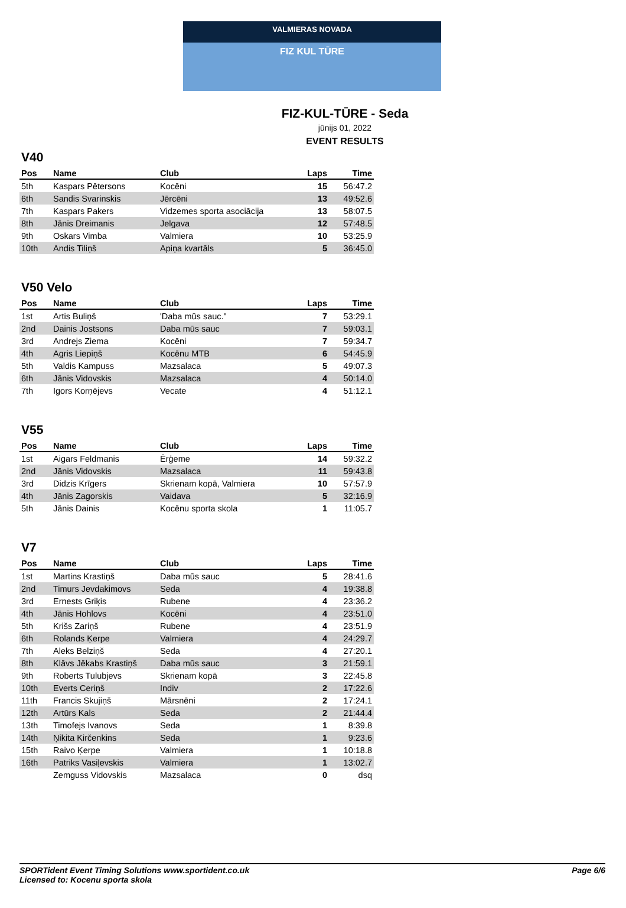VALMIERAS NOVADA
FIZ KUL TŪRE
FIZ-KUL-TŪRE - Seda
jūnijs 01, 2022
EVENT RESULTS
V40
| Pos | Name | Club | Laps | Time |
| --- | --- | --- | --- | --- |
| 5th | Kaspars Pētersons | Kocēni | 15 | 56:47.2 |
| 6th | Sandis Svarinskis | Jērcēni | 13 | 49:52.6 |
| 7th | Kaspars Pakers | Vidzemes sporta asociācija | 13 | 58:07.5 |
| 8th | Jānis Dreimanis | Jelgava | 12 | 57:48.5 |
| 9th | Oskars Vimba | Valmiera | 10 | 53:25.9 |
| 10th | Andis Tiliņš | Apiņa kvartāls | 5 | 36:45.0 |
V50 Velo
| Pos | Name | Club | Laps | Time |
| --- | --- | --- | --- | --- |
| 1st | Artis Buliņš | 'Daba mūs sauc." | 7 | 53:29.1 |
| 2nd | Dainis Jostsons | Daba mūs sauc | 7 | 59:03.1 |
| 3rd | Andrejs Ziema | Kocēni | 7 | 59:34.7 |
| 4th | Agris Liepiņš | Kocēnu MTB | 6 | 54:45.9 |
| 5th | Valdis Kampuss | Mazsalaca | 5 | 49:07.3 |
| 6th | Jānis Vidovskis | Mazsalaca | 4 | 50:14.0 |
| 7th | Igors Korņējevs | Vecate | 4 | 51:12.1 |
V55
| Pos | Name | Club | Laps | Time |
| --- | --- | --- | --- | --- |
| 1st | Aigars Feldmanis | Ērģeme | 14 | 59:32.2 |
| 2nd | Jānis Vidovskis | Mazsalaca | 11 | 59:43.8 |
| 3rd | Didzis Krīgers | Skrienam kopā, Valmiera | 10 | 57:57.9 |
| 4th | Jānis Zagorskis | Vaidava | 5 | 32:16.9 |
| 5th | Jānis Dainis | Kocēnu sporta skola | 1 | 11:05.7 |
V7
| Pos | Name | Club | Laps | Time |
| --- | --- | --- | --- | --- |
| 1st | Martins Krastiņš | Daba mūs sauc | 5 | 28:41.6 |
| 2nd | Timurs Jevdakimovs | Seda | 4 | 19:38.8 |
| 3rd | Ernests Griķis | Rubene | 4 | 23:36.2 |
| 4th | Jānis Hohlovs | Kocēni | 4 | 23:51.0 |
| 5th | Krišs Zariņš | Rubene | 4 | 23:51.9 |
| 6th | Rolands Ķerpe | Valmiera | 4 | 24:29.7 |
| 7th | Aleks Belziņš | Seda | 4 | 27:20.1 |
| 8th | Klāvs Jēkabs Krastiņš | Daba mūs sauc | 3 | 21:59.1 |
| 9th | Roberts Tulubjevs | Skrienam kopā | 3 | 22:45.8 |
| 10th | Everts Ceriņš | Indiv | 2 | 17:22.6 |
| 11th | Francis Skujiņš | Mārsnēni | 2 | 17:24.1 |
| 12th | Artūrs Kals | Seda | 2 | 21:44.4 |
| 13th | Timofejs Ivanovs | Seda | 1 | 8:39.8 |
| 14th | Ņikita Kirčenkins | Seda | 1 | 9:23.6 |
| 15th | Raivo Ķerpe | Valmiera | 1 | 10:18.8 |
| 16th | Patriks Vasiļevskis | Valmiera | 1 | 13:02.7 |
| | Zemguss Vidovskis | Mazsalaca | 0 | dsq |
SPORTident Event Timing Solutions www.sportident.co.uk
Licensed to: Kocenu sporta skola
Page 6/6